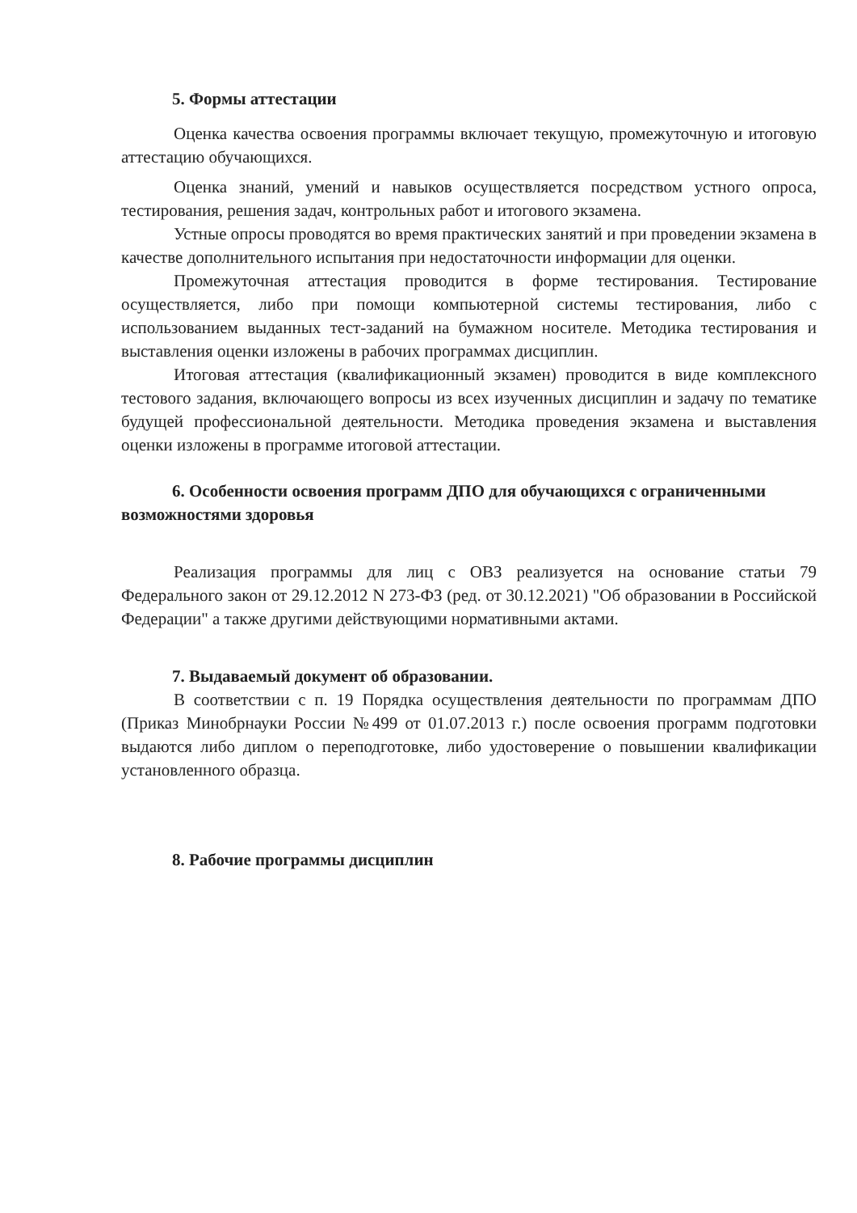5. Формы аттестации
Оценка качества освоения программы включает текущую, промежуточную и итоговую аттестацию обучающихся.
Оценка знаний, умений и навыков осуществляется посредством устного опроса, тестирования, решения задач, контрольных работ и итогового экзамена.
Устные опросы проводятся во время практических занятий и при проведении экзамена в качестве дополнительного испытания при недостаточности информации для оценки.
Промежуточная аттестация проводится в форме тестирования. Тестирование осуществляется, либо при помощи компьютерной системы тестирования, либо с использованием выданных тест-заданий на бумажном носителе. Методика тестирования и выставления оценки изложены в рабочих программах дисциплин.
Итоговая аттестация (квалификационный экзамен) проводится в виде комплексного тестового задания, включающего вопросы из всех изученных дисциплин и задачу по тематике будущей профессиональной деятельности. Методика проведения экзамена и выставления оценки изложены в программе итоговой аттестации.
6. Особенности освоения программ ДПО для обучающихся с ограниченными возможностями здоровья
Реализация программы для лиц с ОВЗ реализуется на основание статьи 79 Федерального закон от 29.12.2012 N 273-ФЗ (ред. от 30.12.2021) "Об образовании в Российской Федерации" а также другими действующими нормативными актами.
7. Выдаваемый документ об образовании.
В соответствии с п. 19 Порядка осуществления деятельности по программам ДПО (Приказ Минобрнауки России №499 от 01.07.2013 г.) после освоения программ подготовки выдаются либо диплом о переподготовке, либо удостоверение о повышении квалификации установленного образца.
8. Рабочие программы дисциплин